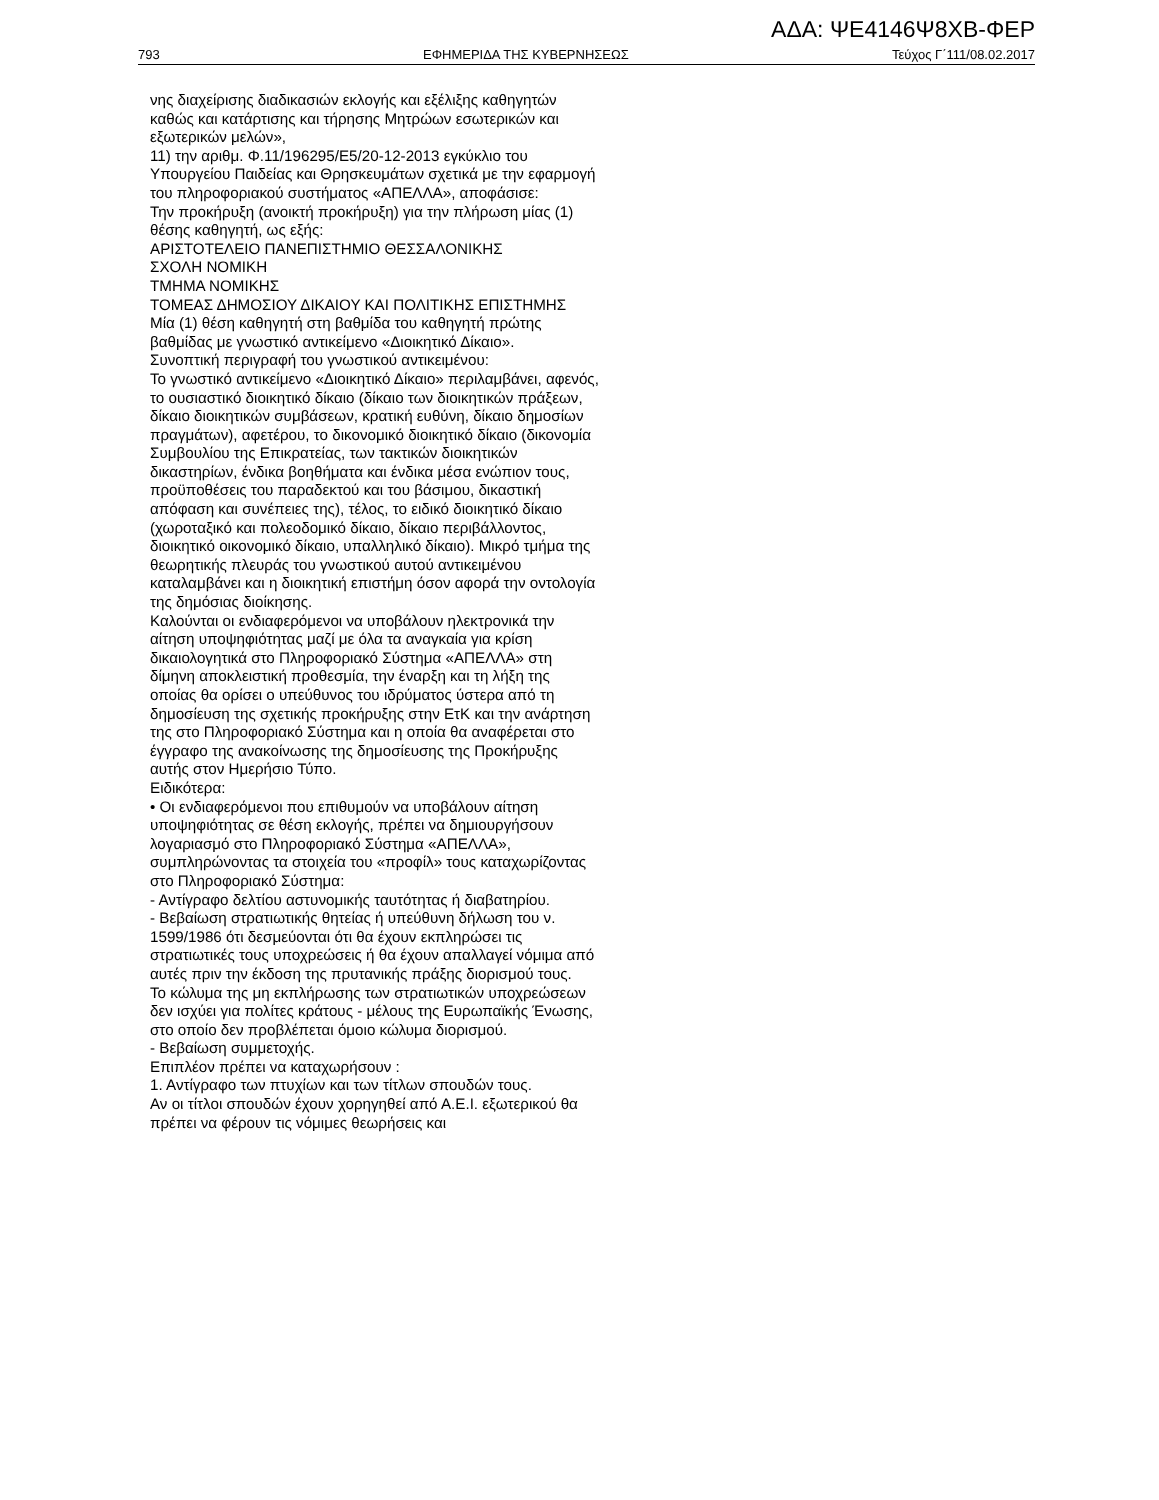ΑΔΑ: ΨΕ4146Ψ8ΧΒ-ΦΕΡ
793 ΕΦΗΜΕΡΙΔΑ ΤΗΣ ΚΥΒΕΡΝΗΣΕΩΣ Τεύχος Γ΄111/08.02.2017
νης διαχείρισης διαδικασιών εκλογής και εξέλιξης καθηγητών καθώς και κατάρτισης και τήρησης Μητρώων εσωτερικών και εξωτερικών μελών»,
11) την αριθμ. Φ.11/196295/Ε5/20-12-2013 εγκύκλιο του Υπουργείου Παιδείας και Θρησκευμάτων σχετικά με την εφαρμογή του πληροφοριακού συστήματος «ΑΠΕΛΛΑ», αποφάσισε:
Την προκήρυξη (ανοικτή προκήρυξη) για την πλήρωση μίας (1) θέσης καθηγητή, ως εξής:
ΑΡΙΣΤΟΤΕΛΕΙΟ ΠΑΝΕΠΙΣΤΗΜΙΟ ΘΕΣΣΑΛΟΝΙΚΗΣ
ΣΧΟΛΗ ΝΟΜΙΚΗ
ΤΜΗΜΑ ΝΟΜΙΚΗΣ
ΤΟΜΕΑΣ ΔΗΜΟΣΙΟΥ ΔΙΚΑΙΟΥ ΚΑΙ ΠΟΛΙΤΙΚΗΣ ΕΠΙΣΤΗΜΗΣ
Μία (1) θέση καθηγητή στη βαθμίδα του καθηγητή πρώτης βαθμίδας με γνωστικό αντικείμενο «Διοικητικό Δίκαιο».
Συνοπτική περιγραφή του γνωστικού αντικειμένου:
Το γνωστικό αντικείμενο «Διοικητικό Δίκαιο» περιλαμβάνει, αφενός, το ουσιαστικό διοικητικό δίκαιο (δίκαιο των διοικητικών πράξεων, δίκαιο διοικητικών συμβάσεων, κρατική ευθύνη, δίκαιο δημοσίων πραγμάτων), αφετέρου, το δικονομικό διοικητικό δίκαιο (δικονομία Συμβουλίου της Επικρατείας, των τακτικών διοικητικών δικαστηρίων, ένδικα βοηθήματα και ένδικα μέσα ενώπιον τους, προϋποθέσεις του παραδεκτού και του βάσιμου, δικαστική απόφαση και συνέπειες της), τέλος, το ειδικό διοικητικό δίκαιο (χωροταξικό και πολεοδομικό δίκαιο, δίκαιο περιβάλλοντος, διοικητικό οικονομικό δίκαιο, υπαλληλικό δίκαιο). Μικρό τμήμα της θεωρητικής πλευράς του γνωστικού αυτού αντικειμένου καταλαμβάνει και η διοικητική επιστήμη όσον αφορά την οντολογία της δημόσιας διοίκησης.
Καλούνται οι ενδιαφερόμενοι να υποβάλουν ηλεκτρονικά την αίτηση υποψηφιότητας μαζί με όλα τα αναγκαία για κρίση δικαιολογητικά στο Πληροφοριακό Σύστημα «ΑΠΕΛΛΑ» στη δίμηνη αποκλειστική προθεσμία, την έναρξη και τη λήξη της οποίας θα ορίσει ο υπεύθυνος του ιδρύματος ύστερα από τη δημοσίευση της σχετικής προκήρυξης στην ΕτΚ και την ανάρτηση της στο Πληροφοριακό Σύστημα και η οποία θα αναφέρεται στο έγγραφο της ανακοίνωσης της δημοσίευσης της Προκήρυξης αυτής στον Ημερήσιο Τύπο.
Ειδικότερα:
• Οι ενδιαφερόμενοι που επιθυμούν να υποβάλουν αίτηση υποψηφιότητας σε θέση εκλογής, πρέπει να δημιουργήσουν λογαριασμό στο Πληροφοριακό Σύστημα «ΑΠΕΛΛΑ», συμπληρώνοντας τα στοιχεία του «προφίλ» τους καταχωρίζοντας στο Πληροφοριακό Σύστημα:
- Αντίγραφο δελτίου αστυνομικής ταυτότητας ή διαβατηρίου.
- Βεβαίωση στρατιωτικής θητείας ή υπεύθυνη δήλωση του ν. 1599/1986 ότι δεσμεύονται ότι θα έχουν εκπληρώσει τις στρατιωτικές τους υποχρεώσεις ή θα έχουν απαλλαγεί νόμιμα από αυτές πριν την έκδοση της πρυτανικής πράξης διορισμού τους.
Το κώλυμα της μη εκπλήρωσης των στρατιωτικών υποχρεώσεων δεν ισχύει για πολίτες κράτους - μέλους της Ευρωπαϊκής Ένωσης, στο οποίο δεν προβλέπεται όμοιο κώλυμα διορισμού.
- Βεβαίωση συμμετοχής.
Επιπλέον πρέπει να καταχωρήσουν :
1. Αντίγραφο των πτυχίων και των τίτλων σπουδών τους.
Αν οι τίτλοι σπουδών έχουν χορηγηθεί από Α.Ε.Ι. εξωτερικού θα πρέπει να φέρουν τις νόμιμες θεωρήσεις και